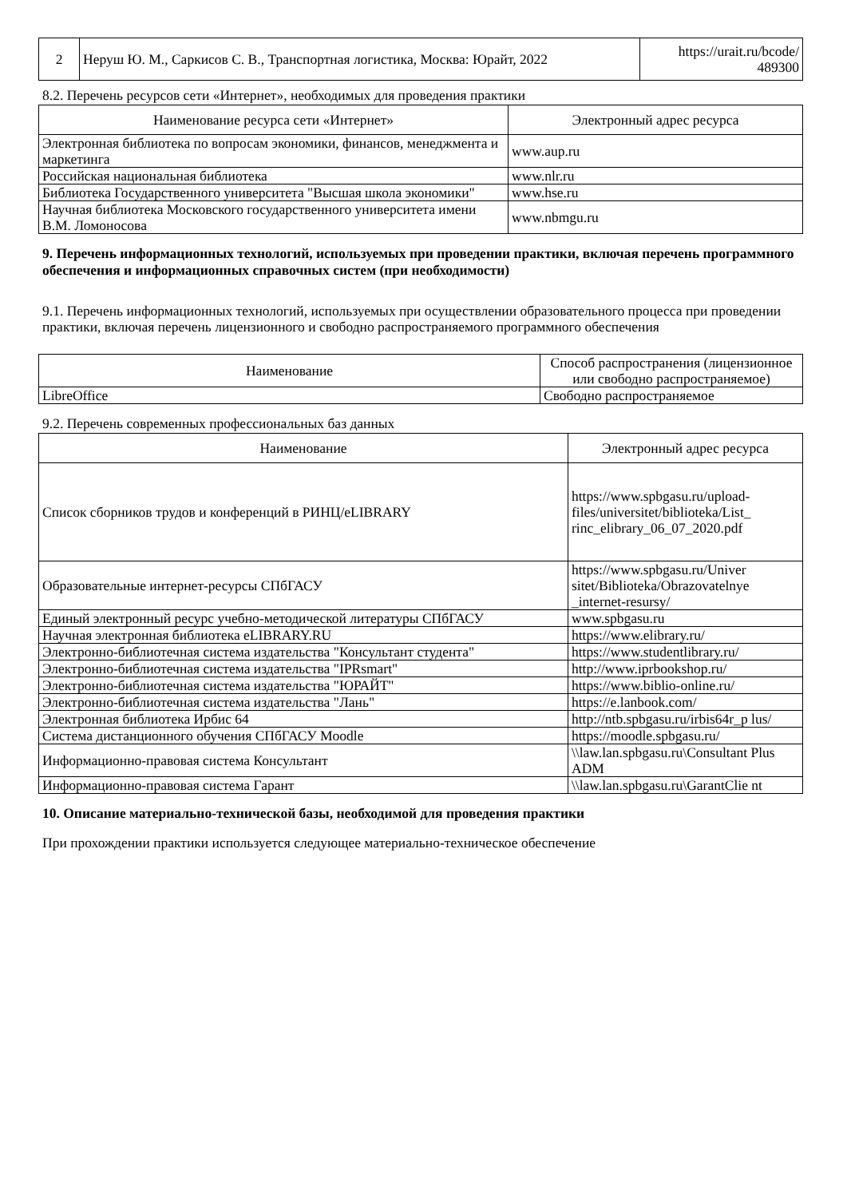| 2 | Неруш Ю. М., Саркисов С. В., Транспортная логистика, Москва: Юрайт, 2022 | https://urait.ru/bcode/ 489300 |
8.2. Перечень ресурсов сети «Интернет», необходимых для проведения практики
| Наименование ресурса сети «Интернет» | Электронный адрес ресурса |
| --- | --- |
| Электронная библиотека по вопросам экономики, финансов, менеджмента и маркетинга | www.aup.ru |
| Российская национальная библиотека | www.nlr.ru |
| Библиотека Государственного университета "Высшая школа экономики" | www.hse.ru |
| Научная библиотека Московского государственного университета имени В.М. Ломоносова | www.nbmgu.ru |
9. Перечень информационных технологий, используемых при проведении практики, включая перечень программного обеспечения и информационных справочных систем (при необходимости)
9.1. Перечень информационных технологий, используемых при осуществлении образовательного процесса при проведении практики, включая перечень лицензионного и свободно распространяемого программного обеспечения
| Наименование | Способ распространения (лицензионное или свободно распространяемое) |
| --- | --- |
| LibreOffice | Свободно распространяемое |
9.2. Перечень современных профессиональных баз данных
| Наименование | Электронный адрес ресурса |
| --- | --- |
| Список сборников трудов и конференций в РИНЦ/eLIBRARY | https://www.spbgasu.ru/upload-files/universitet/biblioteka/List_ rinc_elibrary_06_07_2020.pdf |
| Образовательные интернет-ресурсы СПбГАСУ | https://www.spbgasu.ru/Univer sitet/Biblioteka/Obrazovatelnye _internet-resursy/ |
| Единый электронный ресурс учебно-методической литературы СПбГАСУ | www.spbgasu.ru |
| Научная электронная библиотека eLIBRARY.RU | https://www.elibrary.ru/ |
| Электронно-библиотечная система издательства "Консультант студента" | https://www.studentlibrary.ru/ |
| Электронно-библиотечная система издательства "IPRsmart" | http://www.iprbookshop.ru/ |
| Электронно-библиотечная система издательства "ЮРАЙТ" | https://www.biblio-online.ru/ |
| Электронно-библиотечная система издательства "Лань" | https://e.lanbook.com/ |
| Электронная библиотека Ирбис 64 | http://ntb.spbgasu.ru/irbis64r_p lus/ |
| Система дистанционного обучения СПбГАСУ Moodle | https://moodle.spbgasu.ru/ |
| Информационно-правовая система Консультант | \\law.lan.spbgasu.ru\Consultant Plus ADM |
| Информационно-правовая система Гарант | \\law.lan.spbgasu.ru\GarantClie nt |
10. Описание материально-технической базы, необходимой для проведения практики
При прохождении практики используется следующее материально-техническое обеспечение